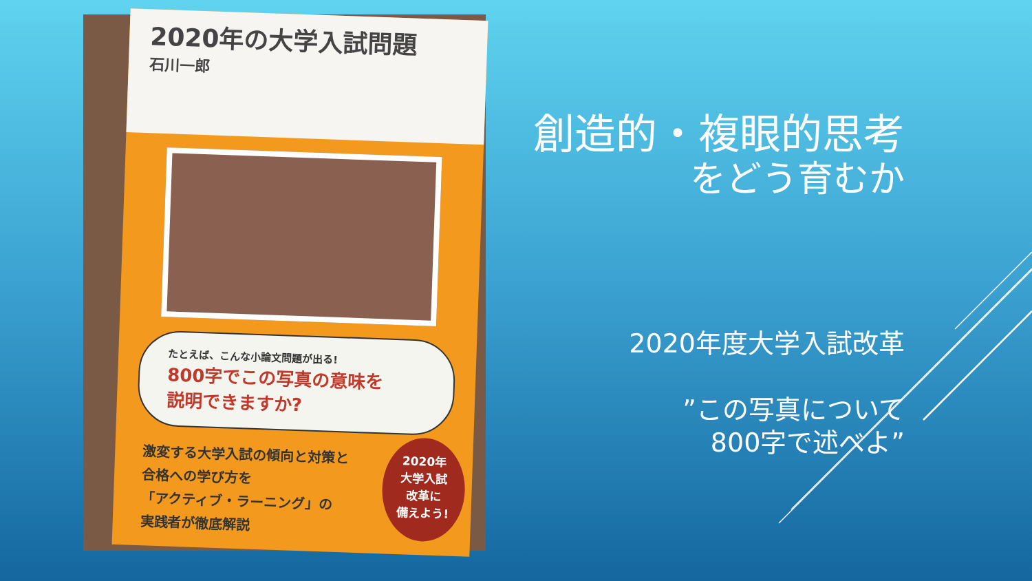2020年の大学入試問題
石川一郎
たとえば、こんな小論文問題が出る!
800字でこの写真の意味を
説明できますか?
激変する大学入試の傾向と対策と
合格への学び方を
「アクティブ・ラーニング」の
実践者が徹底解説
2020年
大学入試
改革に
備えよう!
創造的・複眼的思考
をどう育むか
2020年度大学入試改革
”この写真について
800字で述べよ”